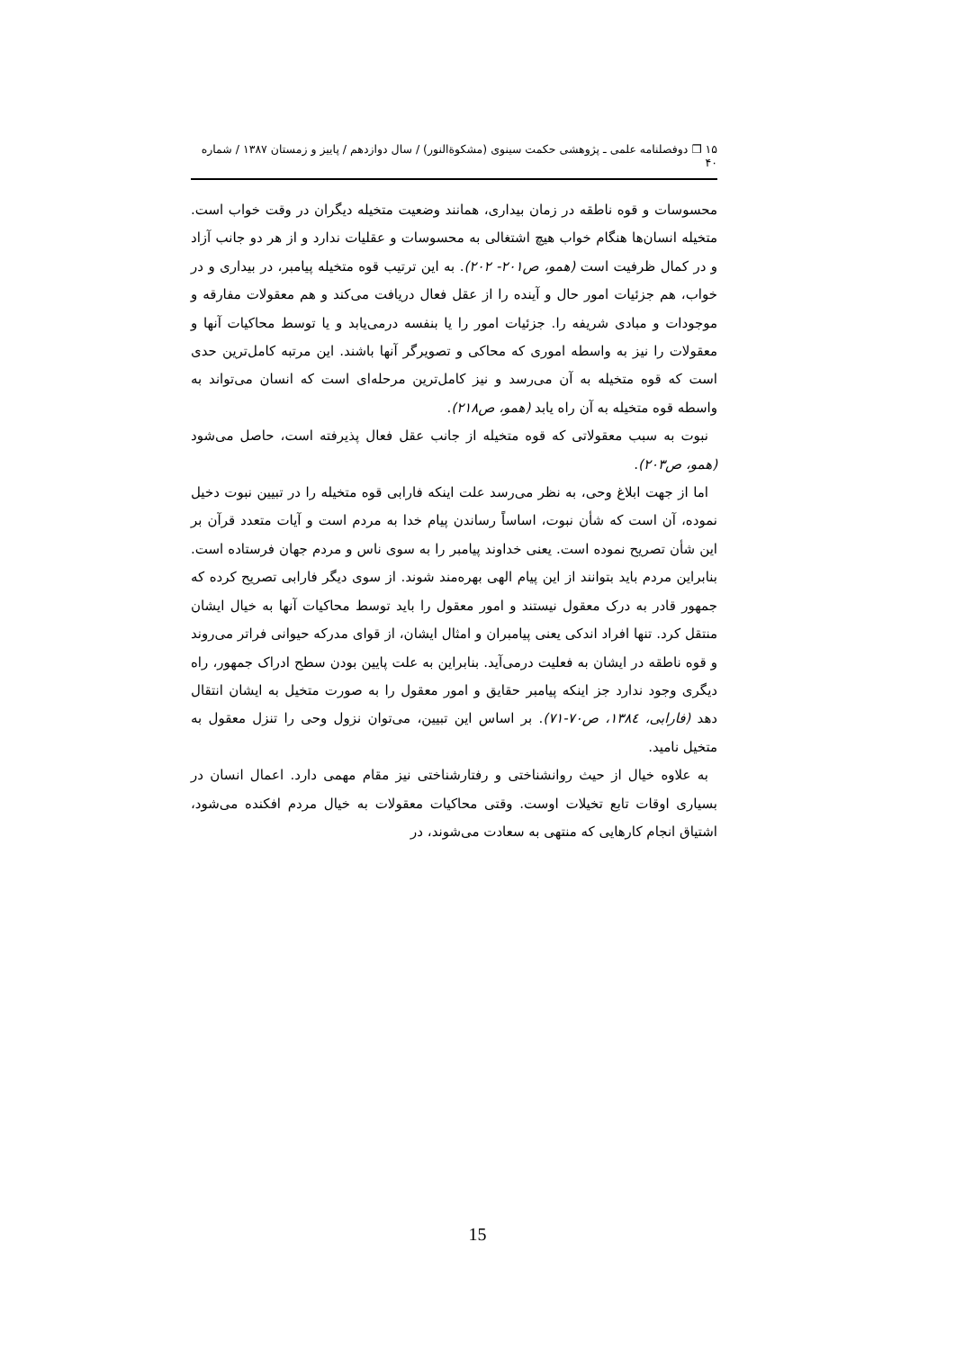۱۵ ❒ دوفصلنامه علمی ـ پژوهشی حکمت سینوی (مشکوةالنور) / سال دوازدهم / پاییز و زمستان ۱۳۸۷ / شماره ۴۰
محسوسات و قوه ناطقه در زمان بیداری، همانند وضعیت متخیله دیگران در وقت خواب است. متخیله انسان‌ها هنگام خواب هیچ اشتغالی به محسوسات و عقلیات ندارد و از هر دو جانب آزاد و در کمال ظرفیت است (همو، ص۲۰۱- ۲۰۲). به این ترتیب قوه متخیله پیامبر، در بیداری و در خواب، هم جزئیات امور حال و آینده را از عقل فعال دریافت می‌کند و هم معقولات مفارقه و موجودات و مبادی شریفه را. جزئیات امور را یا بنفسه درمی‌یابد و یا توسط محاکیات آنها و معقولات را نیز به واسطه اموری که محاکی و تصویرگر آنها باشند. این مرتبه کامل‌ترین حدی است که قوه متخیله به آن می‌رسد و نیز کامل‌ترین مرحله‌ای است که انسان می‌تواند به واسطه قوه متخیله به آن راه یابد (همو، ص۲۱۸).
نبوت به سبب معقولاتی که قوه متخیله از جانب عقل فعال پذیرفته است، حاصل می‌شود (همو، ص۲۰۳).
اما از جهت ابلاغ وحی، به نظر می‌رسد علت اینکه فارابی قوه متخیله را در تبیین نبوت دخیل نموده، آن است که شأن نبوت، اساساً رساندن پیام خدا به مردم است و آیات متعدد قرآن بر این شأن تصریح نموده است. یعنی خداوند پیامبر را به سوی ناس و مردم جهان فرستاده است. بنابراین مردم باید بتوانند از این پیام الهی بهره‌مند شوند. از سوی دیگر فارابی تصریح کرده که جمهور قادر به درک معقول نیستند و امور معقول را باید توسط محاکیات آنها به خیال ایشان منتقل کرد. تنها افراد اندکی یعنی پیامبران و امثال ایشان، از قوای مدرکه حیوانی فراتر می‌روند و قوه ناطقه در ایشان به فعلیت درمی‌آید. بنابراین به علت پایین بودن سطح ادراک جمهور، راه دیگری وجود ندارد جز اینکه پیامبر حقایق و امور معقول را به صورت متخیل به ایشان انتقال دهد (فارابی، ۱۳۸٤، ص۷۰-۷۱). بر اساس این تبیین، می‌توان نزول وحی را تنزل معقول به متخیل نامید.
به علاوه خیال از حیث روانشناختی و رفتارشناختی نیز مقام مهمی دارد. اعمال انسان در بسیاری اوقات تابع تخیلات اوست. وقتی محاکیات معقولات به خیال مردم افکنده می‌شود، اشتیاق انجام کارهایی که منتهی به سعادت می‌شوند، در
15